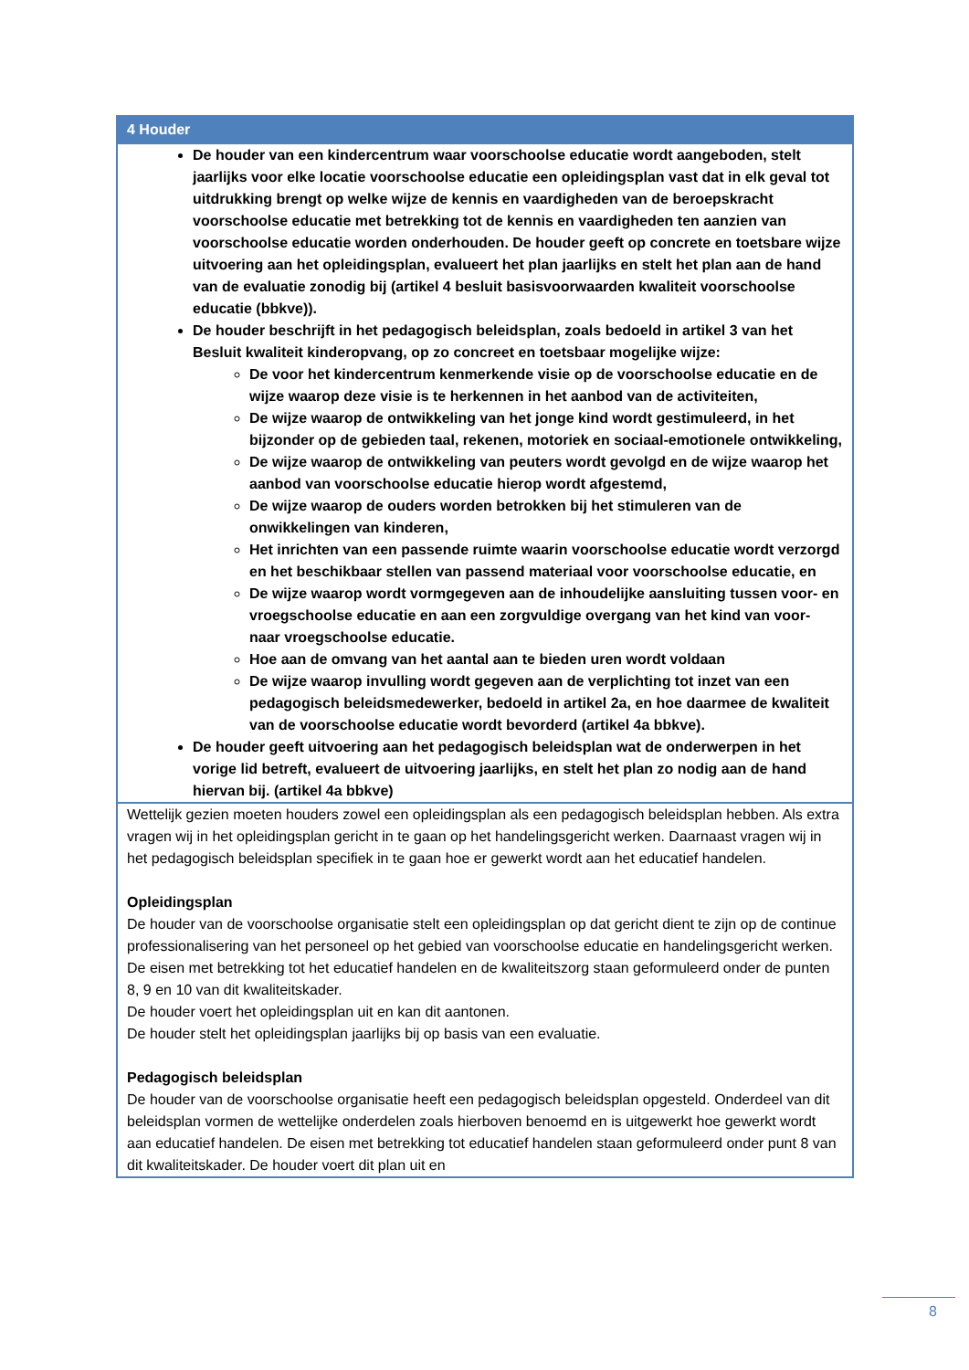| 4 Houder |
| --- |
| De houder van een kindercentrum waar voorschoolse educatie wordt aangeboden, stelt jaarlijks voor elke locatie voorschoolse educatie een opleidingsplan vast dat in elk geval tot uitdrukking brengt op welke wijze de kennis en vaardigheden van de beroepskracht voorschoolse educatie met betrekking tot de kennis en vaardigheden ten aanzien van voorschoolse educatie worden onderhouden. De houder geeft op concrete en toetsbare wijze uitvoering aan het opleidingsplan, evalueert het plan jaarlijks en stelt het plan aan de hand van de evaluatie zonodig bij (artikel 4 besluit basisvoorwaarden kwaliteit voorschoolse educatie (bbkve)). De houder beschrijft in het pedagogisch beleidsplan, zoals bedoeld in artikel 3 van het Besluit kwaliteit kinderopvang, op zo concreet en toetsbaar mogelijke wijze: De voor het kindercentrum kenmerkende visie op de voorschoolse educatie en de wijze waarop deze visie is te herkennen in het aanbod van de activiteiten, De wijze waarop de ontwikkeling van het jonge kind wordt gestimuleerd, in het bijzonder op de gebieden taal, rekenen, motoriek en sociaal-emotionele ontwikkeling, De wijze waarop de ontwikkeling van peuters wordt gevolgd en de wijze waarop het aanbod van voorschoolse educatie hierop wordt afgestemd, De wijze waarop de ouders worden betrokken bij het stimuleren van de onwikkelingen van kinderen, Het inrichten van een passende ruimte waarin voorschoolse educatie wordt verzorgd en het beschikbaar stellen van passend materiaal voor voorschoolse educatie, en De wijze waarop wordt vormgegeven aan de inhoudelijke aansluiting tussen voor- en vroegschoolse educatie en aan een zorgvuldige overgang van het kind van voor- naar vroegschoolse educatie. Hoe aan de omvang van het aantal aan te bieden uren wordt voldaan De wijze waarop invulling wordt gegeven aan de verplichting tot inzet van een pedagogisch beleidsmedewerker, bedoeld in artikel 2a, en hoe daarmee de kwaliteit van de voorschoolse educatie wordt bevorderd (artikel 4a bbkve). De houder geeft uitvoering aan het pedagogisch beleidsplan wat de onderwerpen in het vorige lid betreft, evalueert de uitvoering jaarlijks, en stelt het plan zo nodig aan de hand hiervan bij. (artikel 4a bbkve) |
| Wettelijk gezien moeten houders zowel een opleidingsplan als een pedagogisch beleidsplan hebben. Als extra vragen wij in het opleidingsplan gericht in te gaan op het handelingsgericht werken. Daarnaast vragen wij in het pedagogisch beleidsplan specifiek in te gaan hoe er gewerkt wordt aan het educatief handelen. Opleidingsplan De houder van de voorschoolse organisatie stelt een opleidingsplan op dat gericht dient te zijn op de continue professionalisering van het personeel op het gebied van voorschoolse educatie en handelingsgericht werken. De eisen met betrekking tot het educatief handelen en de kwaliteitszorg staan geformuleerd onder de punten 8, 9 en 10 van dit kwaliteitskader. De houder voert het opleidingsplan uit en kan dit aantonen. De houder stelt het opleidingsplan jaarlijks bij op basis van een evaluatie. Pedagogisch beleidsplan De houder van de voorschoolse organisatie heeft een pedagogisch beleidsplan opgesteld. Onderdeel van dit beleidsplan vormen de wettelijke onderdelen zoals hierboven benoemd en is uitgewerkt hoe gewerkt wordt aan educatief handelen. De eisen met betrekking tot educatief handelen staan geformuleerd onder punt 8 van dit kwaliteitskader. De houder voert dit plan uit en |
8